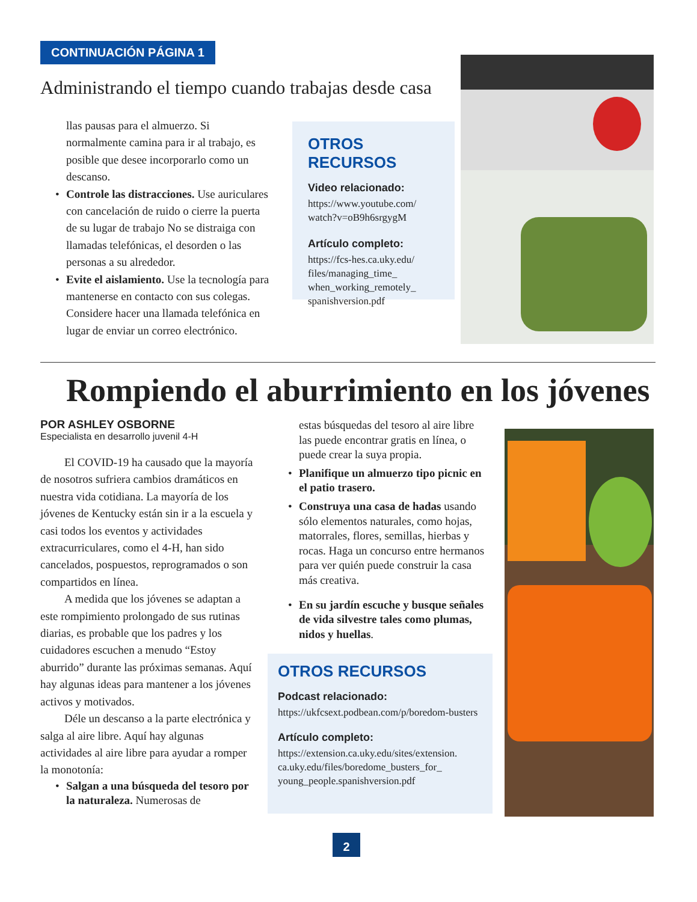CONTINUACIÓN PÁGINA 1
Administrando el tiempo cuando trabajas desde casa
llas pausas para el almuerzo. Si normalmente camina para ir al trabajo, es posible que desee incorporarlo como un descanso.
• Controle las distracciones. Use auriculares con cancelación de ruido o cierre la puerta de su lugar de trabajo No se distraiga con llamadas telefónicas, el desorden o las personas a su alrededor.
• Evite el aislamiento. Use la tecnología para mantenerse en contacto con sus colegas. Considere hacer una llamada telefónica en lugar de enviar un correo electrónico.
OTROS RECURSOS
Video relacionado:
https://www.youtube.com/ watch?v=oB9h6srgygM
Artículo completo:
https://fcs-hes.ca.uky.edu/ files/managing_time_ when_working_remotely_ spanishversion.pdf
Rompiendo el aburrimiento en los jóvenes
POR ASHLEY OSBORNE
Especialista en desarrollo juvenil 4-H
El COVID-19 ha causado que la mayoría de nosotros sufriera cambios dramáticos en nuestra vida cotidiana. La mayoría de los jóvenes de Kentucky están sin ir a la escuela y casi todos los eventos y actividades extracurriculares, como el 4-H, han sido cancelados, pospuestos, reprogramados o son compartidos en línea.
A medida que los jóvenes se adaptan a este rompimiento prolongado de sus rutinas diarias, es probable que los padres y los cuidadores escuchen a menudo “Estoy aburrido” durante las próximas semanas. Aquí hay algunas ideas para mantener a los jóvenes activos y motivados.
Déle un descanso a la parte electrónica y salga al aire libre. Aquí hay algunas actividades al aire libre para ayudar a romper la monotonía:
• Salgan a una búsqueda del tesoro por la naturaleza. Numerosas de
estas búsquedas del tesoro al aire libre las puede encontrar gratis en línea, o puede crear la suya propia.
• Planifique un almuerzo tipo picnic en el patio trasero.
• Construya una casa de hadas usando sólo elementos naturales, como hojas, matorrales, flores, semillas, hierbas y rocas. Haga un concurso entre hermanos para ver quién puede construir la casa más creativa.
• En su jardín escuche y busque señales de vida silvestre tales como plumas, nidos y huellas.
OTROS RECURSOS
Podcast relacionado:
https://ukfcsext.podbean.com/p/boredom-busters
Artículo completo:
https://extension.ca.uky.edu/sites/extension. ca.uky.edu/files/boredome_busters_for_ young_people.spanishversion.pdf
2